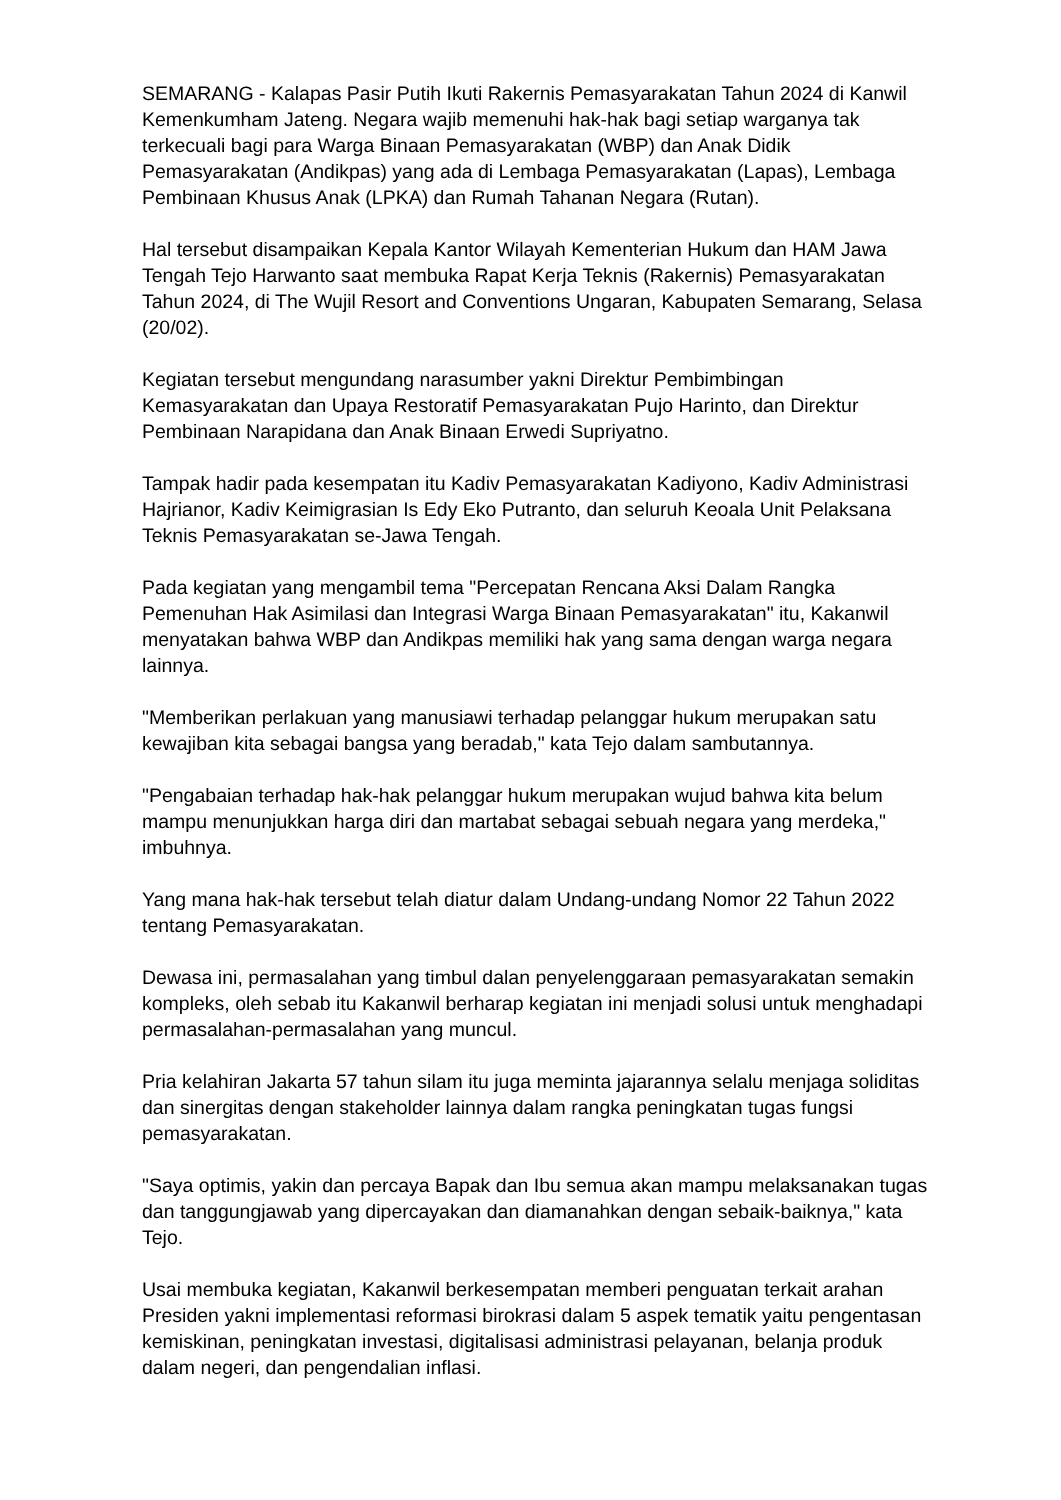SEMARANG - Kalapas Pasir Putih Ikuti Rakernis Pemasyarakatan Tahun 2024 di Kanwil Kemenkumham Jateng. Negara wajib memenuhi hak-hak bagi setiap warganya tak terkecuali bagi para Warga Binaan Pemasyarakatan (WBP) dan Anak Didik Pemasyarakatan (Andikpas) yang ada di Lembaga Pemasyarakatan (Lapas), Lembaga Pembinaan Khusus Anak (LPKA) dan Rumah Tahanan Negara (Rutan).
Hal tersebut disampaikan Kepala Kantor Wilayah Kementerian Hukum dan HAM Jawa Tengah Tejo Harwanto saat membuka Rapat Kerja Teknis (Rakernis) Pemasyarakatan Tahun 2024, di The Wujil Resort and Conventions Ungaran, Kabupaten Semarang, Selasa (20/02).
Kegiatan tersebut mengundang narasumber yakni Direktur Pembimbingan Kemasyarakatan dan Upaya Restoratif Pemasyarakatan Pujo Harinto, dan Direktur Pembinaan Narapidana dan Anak Binaan Erwedi Supriyatno.
Tampak hadir pada kesempatan itu Kadiv Pemasyarakatan Kadiyono, Kadiv Administrasi Hajrianor, Kadiv Keimigrasian Is Edy Eko Putranto, dan seluruh Keoala Unit Pelaksana Teknis Pemasyarakatan se-Jawa Tengah.
Pada kegiatan yang mengambil tema "Percepatan Rencana Aksi Dalam Rangka Pemenuhan Hak Asimilasi dan Integrasi Warga Binaan Pemasyarakatan" itu, Kakanwil menyatakan bahwa WBP dan Andikpas memiliki hak yang sama dengan warga negara lainnya.
"Memberikan perlakuan yang manusiawi terhadap pelanggar hukum merupakan satu kewajiban kita sebagai bangsa yang beradab," kata Tejo dalam sambutannya.
"Pengabaian terhadap hak-hak pelanggar hukum merupakan wujud bahwa kita belum mampu menunjukkan harga diri dan martabat sebagai sebuah negara yang merdeka," imbuhnya.
Yang mana hak-hak tersebut telah diatur dalam Undang-undang Nomor 22 Tahun 2022 tentang Pemasyarakatan.
Dewasa ini, permasalahan yang timbul dalan penyelenggaraan pemasyarakatan semakin kompleks, oleh sebab itu Kakanwil berharap kegiatan ini menjadi solusi untuk menghadapi permasalahan-permasalahan yang muncul.
Pria kelahiran Jakarta 57 tahun silam itu juga meminta jajarannya selalu menjaga soliditas dan sinergitas dengan stakeholder lainnya dalam rangka peningkatan tugas fungsi pemasyarakatan.
"Saya optimis, yakin dan percaya Bapak dan Ibu semua akan mampu melaksanakan tugas dan tanggungjawab yang dipercayakan dan diamanahkan dengan sebaik-baiknya," kata Tejo.
Usai membuka kegiatan, Kakanwil berkesempatan memberi penguatan terkait arahan Presiden yakni implementasi reformasi birokrasi dalam 5 aspek tematik yaitu pengentasan kemiskinan, peningkatan investasi, digitalisasi administrasi pelayanan, belanja produk dalam negeri, dan pengendalian inflasi.